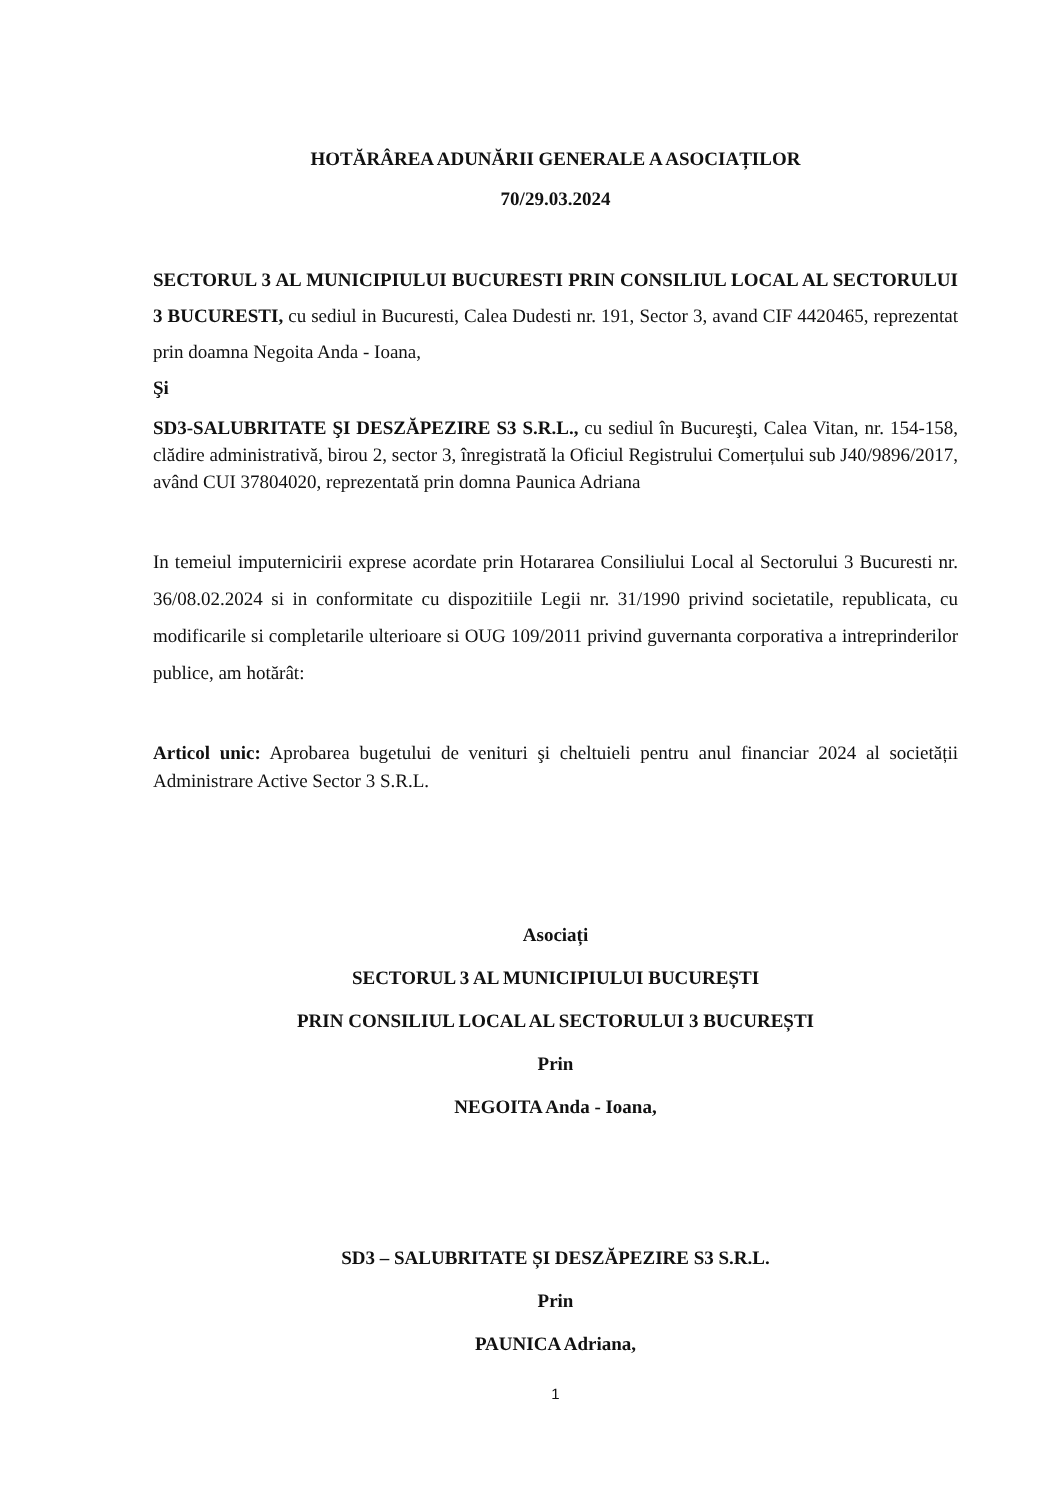HOTĂRÂREA ADUNĂRII GENERALE A ASOCIAȚILOR
70/29.03.2024
SECTORUL 3 AL MUNICIPIULUI BUCURESTI PRIN CONSILIUL LOCAL AL SECTORULUI 3 BUCURESTI, cu sediul in Bucuresti, Calea Dudesti nr. 191, Sector 3, avand CIF 4420465, reprezentat prin doamna Negoita Anda - Ioana,
Şi
SD3-SALUBRITATE ŞI DESZĂPEZIRE S3 S.R.L., cu sediul în Bucureşti, Calea Vitan, nr. 154-158, clădire administrativă, birou 2, sector 3, înregistrată la Oficiul Registrului Comerțului sub J40/9896/2017, având CUI 37804020, reprezentată prin domna Paunica Adriana
In temeiul imputernicirii exprese acordate prin Hotararea Consiliului Local al Sectorului 3 Bucuresti nr. 36/08.02.2024 si in conformitate cu dispozitiile Legii nr. 31/1990 privind societatile, republicata, cu modificarile si completarile ulterioare si OUG 109/2011 privind guvernanta corporativa a intreprinderilor publice, am hotărât:
Articol unic: Aprobarea bugetului de venituri şi cheltuieli pentru anul financiar 2024 al societății Administrare Active Sector 3 S.R.L.
Asociați
SECTORUL 3 AL MUNICIPIULUI BUCUREȘTI
PRIN CONSILIUL LOCAL AL SECTORULUI 3 BUCUREȘTI
Prin
NEGOITA Anda - Ioana,
SD3 – SALUBRITATE ȘI DESZĂPEZIRE S3 S.R.L.
Prin
PAUNICA Adriana,
1